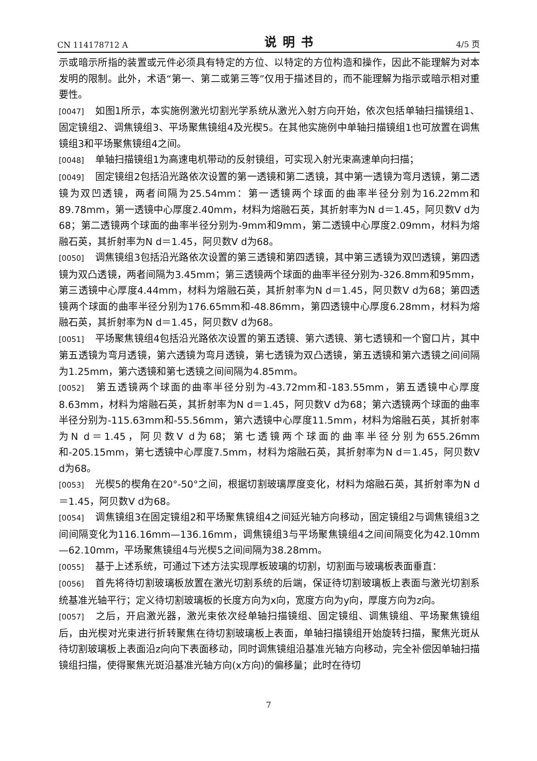CN 114178712 A 说明书 4/5 页
示或暗示所指的装置或元件必须具有特定的方位、以特定的方位构造和操作，因此不能理解为对本发明的限制。此外，术语“第一、第二或第三等”仅用于描述目的，而不能理解为指示或暗示相对重要性。
[0047] 如图1所示，本实施例激光切割光学系统从激光入射方向开始，依次包括单轴扫描镜组1、固定镜组2、调焦镜组3、平场聚焦镜组4及光楔5。在其他实施例中单轴扫描镜组1也可放置在调焦镜组3和平场聚焦镜组4之间。
[0048] 单轴扫描镜组1为高速电机带动的反射镜组，可实现入射光束高速单向扫描；
[0049] 固定镜组2包括沿光路依次设置的第一透镜和第二透镜，其中第一透镜为弯月透镜，第二透镜为双凹透镜，两者间隔为25.54mm：第一透镜两个球面的曲率半径分别为16.22mm和89.78mm，第一透镜中心厚度2.40mm，材料为熔融石英，其折射率为N d＝1.45，阿贝数V d为68；第二透镜两个球面的曲率半径分别为-9mm和9mm，第二透镜中心厚度2.09mm，材料为熔融石英，其折射率为N d＝1.45，阿贝数V d为68。
[0050] 调焦镜组3包括沿光路依次设置的第三透镜和第四透镜，其中第三透镜为双凹透镜，第四透镜为双凸透镜，两者间隔为3.45mm；第三透镜两个球面的曲率半径分别为-326.8mm和95mm，第三透镜中心厚度4.44mm，材料为熔融石英，其折射率为N d＝1.45，阿贝数V d为68；第四透镜两个球面的曲率半径分别为176.65mm和-48.86mm，第四透镜中心厚度6.28mm，材料为熔融石英，其折射率为N d＝1.45，阿贝数V d为68。
[0051] 平场聚焦镜组4包括沿光路依次设置的第五透镜、第六透镜、第七透镜和一个窗口片，其中第五透镜为弯月透镜，第六透镜为弯月透镜，第七透镜为双凸透镜，第五透镜和第六透镜之间间隔为1.25mm，第六透镜和第七透镜之间间隔为4.85mm。
[0052] 第五透镜两个球面的曲率半径分别为-43.72mm和-183.55mm，第五透镜中心厚度8.63mm，材料为熔融石英，其折射率为N d＝1.45，阿贝数V d为68；第六透镜两个球面的曲率半径分别为-115.63mm和-55.56mm，第六透镜中心厚度11.5mm，材料为熔融石英，其折射率为N d＝1.45，阿贝数V d为68；第七透镜两个球面的曲率半径分别为655.26mm和-205.15mm，第七透镜中心厚度7.5mm，材料为熔融石英，其折射率为N d＝1.45，阿贝数V d为68。
[0053] 光楔5的楔角在20°-50°之间，根据切割玻璃厚度变化，材料为熔融石英，其折射率为N d＝1.45，阿贝数V d为68。
[0054] 调焦镜组3在固定镜组2和平场聚焦镜组4之间延光轴方向移动，固定镜组2与调焦镜组3之间间隔变化为116.16mm—136.16mm，调焦镜组3与平场聚焦镜组4之间间隔变化为42.10mm—62.10mm，平场聚焦镜组4与光楔5之间间隔为38.28mm。
[0055] 基于上述系统，可通过下述方法实现厚板玻璃的切割，切割面与玻璃板表面垂直：
[0056] 首先将待切割玻璃板放置在激光切割系统的后端，保证待切割玻璃板上表面与激光切割系统基准光轴平行；定义待切割玻璃板的长度方向为x向，宽度方向为y向，厚度方向为z向。
[0057] 之后，开启激光器，激光束依次经单轴扫描镜组、固定镜组、调焦镜组、平场聚焦镜组后，由光楔对光束进行折转聚焦在待切割玻璃板上表面，单轴扫描镜组开始旋转扫描，聚焦光斑从待切割玻璃板上表面沿z向向下表面移动，同时调焦镜组沿基准光轴方向移动，完全补偿因单轴扫描镜组扫描，使得聚焦光斑沿基准光轴方向(x方向)的偏移量；此时在待切
7